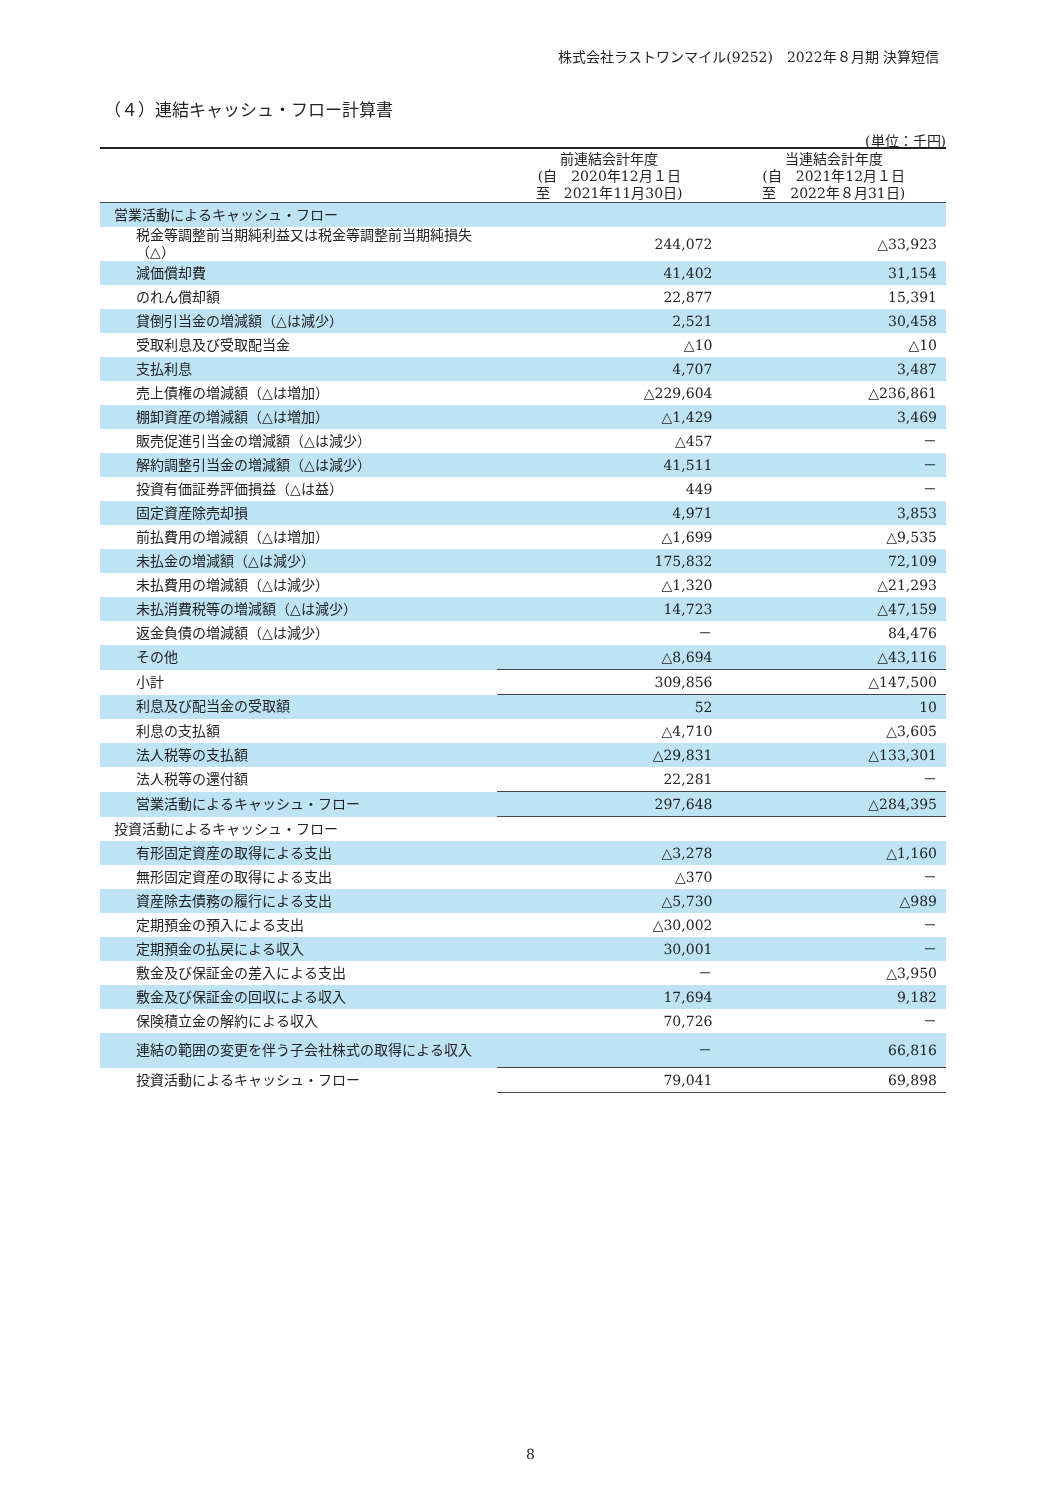株式会社ラストワンマイル(9252)　2022年８月期 決算短信
（４）連結キャッシュ・フロー計算書
(単位：千円)
| | 前連結会計年度 (自 2020年12月１日 至 2021年11月30日) | 当連結会計年度 (自 2021年12月１日 至 2022年８月31日) |
| --- | --- | --- |
| 営業活動によるキャッシュ・フロー | | |
| 税金等調整前当期純利益又は税金等調整前当期純損失（△） | 244,072 | △33,923 |
| 減価償却費 | 41,402 | 31,154 |
| のれん償却額 | 22,877 | 15,391 |
| 貸倒引当金の増減額（△は減少） | 2,521 | 30,458 |
| 受取利息及び受取配当金 | △10 | △10 |
| 支払利息 | 4,707 | 3,487 |
| 売上債権の増減額（△は増加） | △229,604 | △236,861 |
| 棚卸資産の増減額（△は増加） | △1,429 | 3,469 |
| 販売促進引当金の増減額（△は減少） | △457 | － |
| 解約調整引当金の増減額（△は減少） | 41,511 | － |
| 投資有価証券評価損益（△は益） | 449 | － |
| 固定資産除売却損 | 4,971 | 3,853 |
| 前払費用の増減額（△は増加） | △1,699 | △9,535 |
| 未払金の増減額（△は減少） | 175,832 | 72,109 |
| 未払費用の増減額（△は減少） | △1,320 | △21,293 |
| 未払消費税等の増減額（△は減少） | 14,723 | △47,159 |
| 返金負債の増減額（△は減少） | － | 84,476 |
| その他 | △8,694 | △43,116 |
| 小計 | 309,856 | △147,500 |
| 利息及び配当金の受取額 | 52 | 10 |
| 利息の支払額 | △4,710 | △3,605 |
| 法人税等の支払額 | △29,831 | △133,301 |
| 法人税等の還付額 | 22,281 | － |
| 営業活動によるキャッシュ・フロー | 297,648 | △284,395 |
| 投資活動によるキャッシュ・フロー | | |
| 有形固定資産の取得による支出 | △3,278 | △1,160 |
| 無形固定資産の取得による支出 | △370 | － |
| 資産除去債務の履行による支出 | △5,730 | △989 |
| 定期預金の預入による支出 | △30,002 | － |
| 定期預金の払戻による収入 | 30,001 | － |
| 敷金及び保証金の差入による支出 | － | △3,950 |
| 敷金及び保証金の回収による収入 | 17,694 | 9,182 |
| 保険積立金の解約による収入 | 70,726 | － |
| 連結の範囲の変更を伴う子会社株式の取得による収入 | － | 66,816 |
| 投資活動によるキャッシュ・フロー | 79,041 | 69,898 |
8